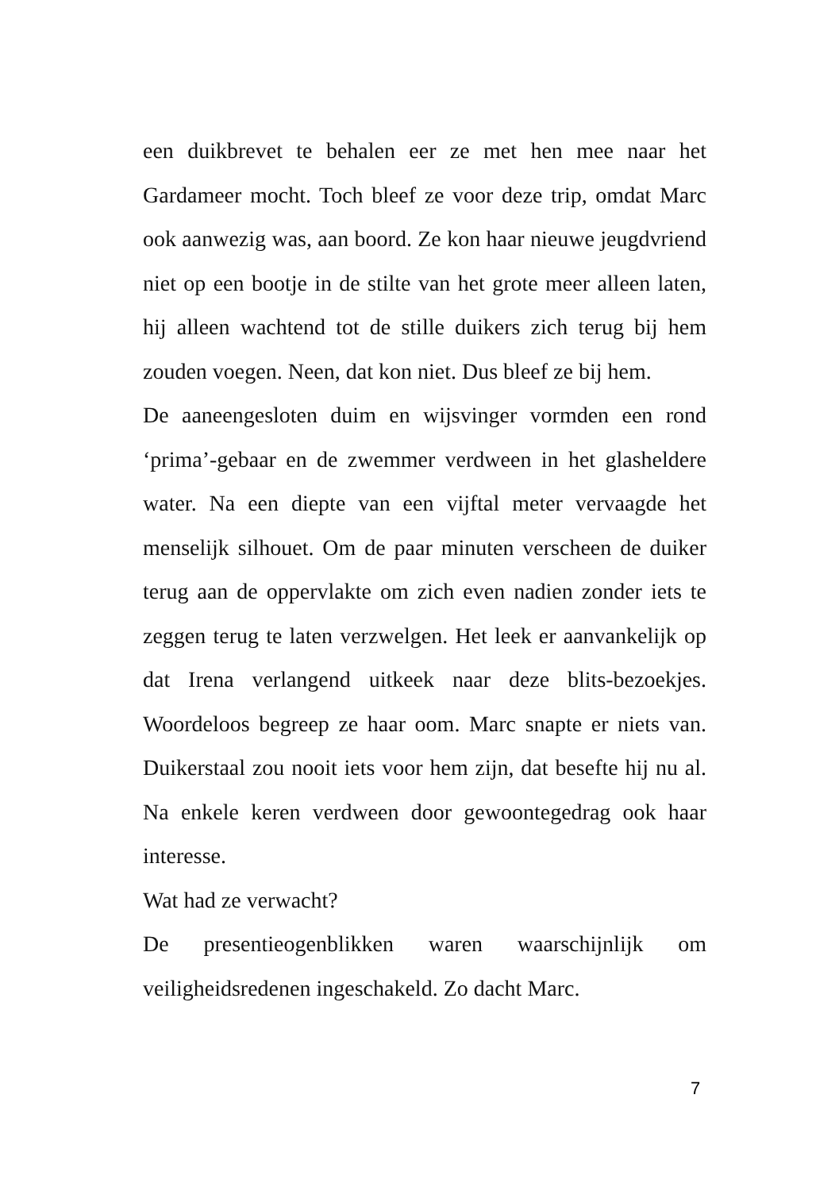een duikbrevet te behalen eer ze met hen mee naar het Gardameer mocht. Toch bleef ze voor deze trip, omdat Marc ook aanwezig was, aan boord. Ze kon haar nieuwe jeugdvriend niet op een bootje in de stilte van het grote meer alleen laten, hij alleen wachtend tot de stille duikers zich terug bij hem zouden voegen. Neen, dat kon niet. Dus bleef ze bij hem.
De aaneengesloten duim en wijsvinger vormden een rond ‘prima’-gebaar en de zwemmer verdween in het glasheldere water. Na een diepte van een vijftal meter vervaagde het menselijk silhouet. Om de paar minuten verscheen de duiker terug aan de oppervlakte om zich even nadien zonder iets te zeggen terug te laten verzwelgen. Het leek er aanvankelijk op dat Irena verlangend uitkeek naar deze blits-bezoekjes. Woordeloos begreep ze haar oom. Marc snapte er niets van. Duikerstaal zou nooit iets voor hem zijn, dat besefte hij nu al. Na enkele keren verdween door gewoontegedrag ook haar interesse.
Wat had ze verwacht?
De presentieogenblikken waren waarschijnlijk om veiligheidsredenen ingeschakeld. Zo dacht Marc.
7